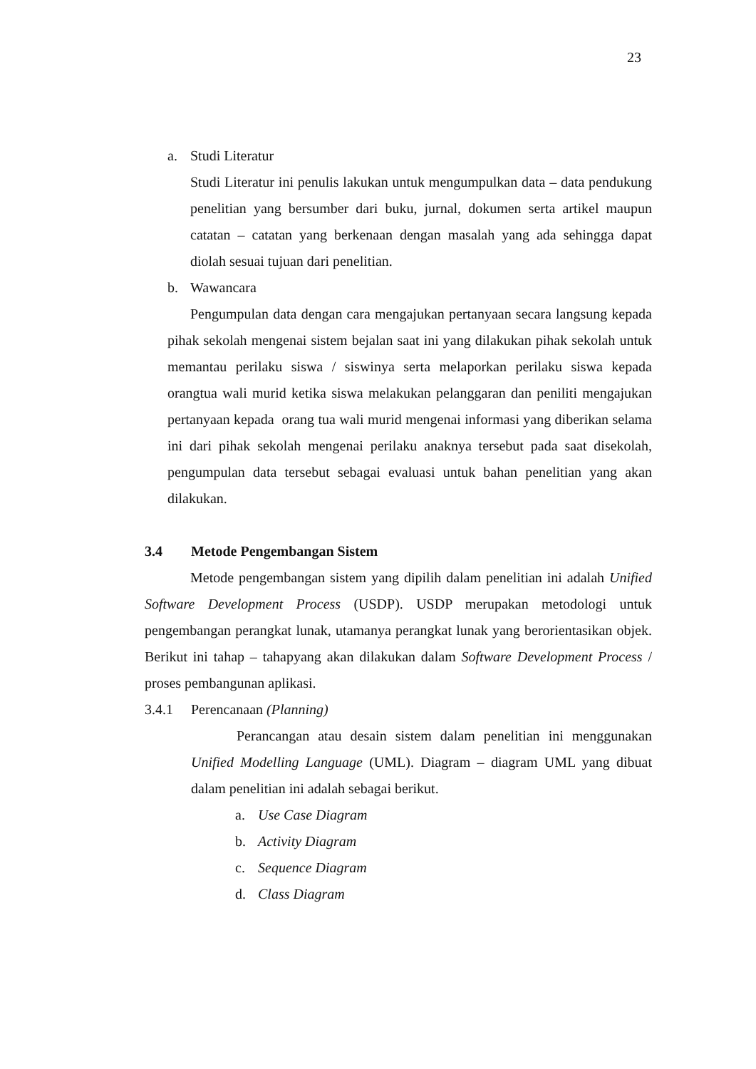23
a. Studi Literatur
Studi Literatur ini penulis lakukan untuk mengumpulkan data – data pendukung penelitian yang bersumber dari buku, jurnal, dokumen serta artikel maupun catatan – catatan yang berkenaan dengan masalah yang ada sehingga dapat diolah sesuai tujuan dari penelitian.
b. Wawancara
Pengumpulan data dengan cara mengajukan pertanyaan secara langsung kepada pihak sekolah mengenai sistem bejalan saat ini yang dilakukan pihak sekolah untuk memantau perilaku siswa / siswinya serta melaporkan perilaku siswa kepada orangtua wali murid ketika siswa melakukan pelanggaran dan peniliti mengajukan pertanyaan kepada orang tua wali murid mengenai informasi yang diberikan selama ini dari pihak sekolah mengenai perilaku anaknya tersebut pada saat disekolah, pengumpulan data tersebut sebagai evaluasi untuk bahan penelitian yang akan dilakukan.
3.4 Metode Pengembangan Sistem
Metode pengembangan sistem yang dipilih dalam penelitian ini adalah Unified Software Development Process (USDP). USDP merupakan metodologi untuk pengembangan perangkat lunak, utamanya perangkat lunak yang berorientasikan objek. Berikut ini tahap – tahapyang akan dilakukan dalam Software Development Process / proses pembangunan aplikasi.
3.4.1 Perencanaan (Planning)
Perancangan atau desain sistem dalam penelitian ini menggunakan Unified Modelling Language (UML). Diagram – diagram UML yang dibuat dalam penelitian ini adalah sebagai berikut.
a. Use Case Diagram
b. Activity Diagram
c. Sequence Diagram
d. Class Diagram